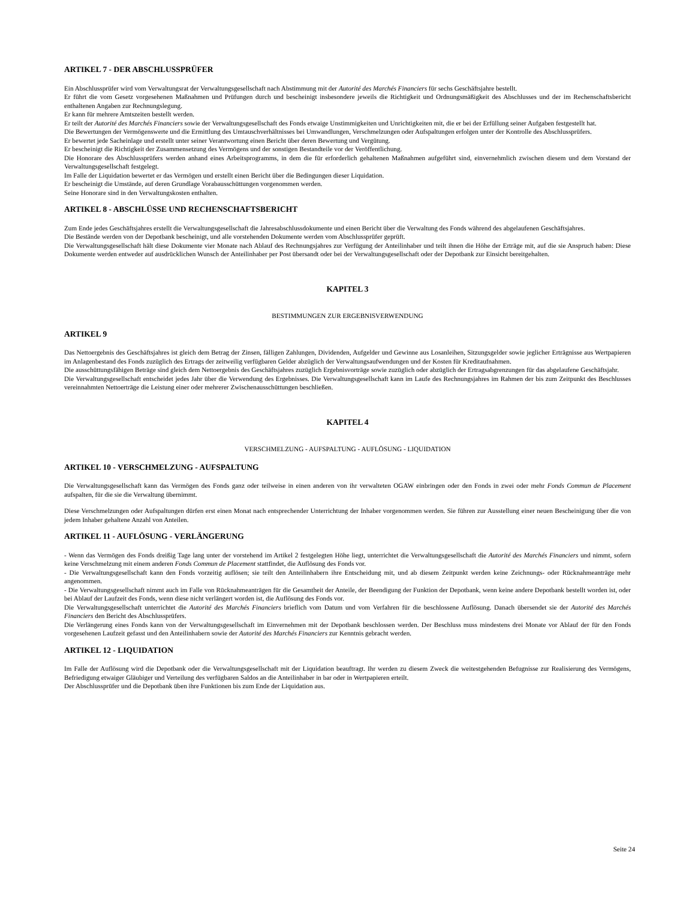ARTIKEL 7 - DER ABSCHLUSSPRÜFER
Ein Abschlussprüfer wird vom Verwaltungsrat der Verwaltungsgesellschaft nach Abstimmung mit der Autorité des Marchés Financiers für sechs Geschäftsjahre bestellt.
Er führt die vom Gesetz vorgesehenen Maßnahmen und Prüfungen durch und bescheinigt insbesondere jeweils die Richtigkeit und Ordnungsmäßigkeit des Abschlusses und der im Rechenschaftsbericht enthaltenen Angaben zur Rechnungslegung.
Er kann für mehrere Amtszeiten bestellt werden.
Er teilt der Autorité des Marchés Financiers sowie der Verwaltungsgesellschaft des Fonds etwaige Unstimmigkeiten und Unrichtigkeiten mit, die er bei der Erfüllung seiner Aufgaben festgestellt hat.
Die Bewertungen der Vermögenswerte und die Ermittlung des Umtauschverhältnisses bei Umwandlungen, Verschmelzungen oder Aufspaltungen erfolgen unter der Kontrolle des Abschlussprüfers.
Er bewertet jede Sacheinlage und erstellt unter seiner Verantwortung einen Bericht über deren Bewertung und Vergütung.
Er bescheinigt die Richtigkeit der Zusammensetzung des Vermögens und der sonstigen Bestandteile vor der Veröffentlichung.
Die Honorare des Abschlussprüfers werden anhand eines Arbeitsprogramms, in dem die für erforderlich gehaltenen Maßnahmen aufgeführt sind, einvernehmlich zwischen diesem und dem Vorstand der Verwaltungsgesellschaft festgelegt.
Im Falle der Liquidation bewertet er das Vermögen und erstellt einen Bericht über die Bedingungen dieser Liquidation.
Er bescheinigt die Umstände, auf deren Grundlage Vorabausschüttungen vorgenommen werden.
Seine Honorare sind in den Verwaltungskosten enthalten.
ARTIKEL 8 - ABSCHLÜSSE UND RECHENSCHAFTSBERICHT
Zum Ende jedes Geschäftsjahres erstellt die Verwaltungsgesellschaft die Jahresabschlussdokumente und einen Bericht über die Verwaltung des Fonds während des abgelaufenen Geschäftsjahres.
Die Bestände werden von der Depotbank bescheinigt, und alle vorstehenden Dokumente werden vom Abschlussprüfer geprüft.
Die Verwaltungsgesellschaft hält diese Dokumente vier Monate nach Ablauf des Rechnungsjahres zur Verfügung der Anteilinhaber und teilt ihnen die Höhe der Erträge mit, auf die sie Anspruch haben: Diese Dokumente werden entweder auf ausdrücklichen Wunsch der Anteilinhaber per Post übersandt oder bei der Verwaltungsgesellschaft oder der Depotbank zur Einsicht bereitgehalten.
KAPITEL 3
BESTIMMUNGEN ZUR ERGEBNISVERWENDUNG
ARTIKEL 9
Das Nettoergebnis des Geschäftsjahres ist gleich dem Betrag der Zinsen, fälligen Zahlungen, Dividenden, Aufgelder und Gewinne aus Losanleihen, Sitzungsgelder sowie jeglicher Erträgnisse aus Wertpapieren im Anlagenbestand des Fonds zuzüglich des Ertrags der zeitweilig verfügbaren Gelder abzüglich der Verwaltungsaufwendungen und der Kosten für Kreditaufnahmen.
Die ausschüttungsfähigen Beträge sind gleich dem Nettoergebnis des Geschäftsjahres zuzüglich Ergebnisvorträge sowie zuzüglich oder abzüglich der Ertragsabgrenzungen für das abgelaufene Geschäftsjahr.
Die Verwaltungsgesellschaft entscheidet jedes Jahr über die Verwendung des Ergebnisses. Die Verwaltungsgesellschaft kann im Laufe des Rechnungsjahres im Rahmen der bis zum Zeitpunkt des Beschlusses vereinnahmten Nettoerträge die Leistung einer oder mehrerer Zwischenausschüttungen beschließen.
KAPITEL 4
VERSCHMELZUNG - AUFSPALTUNG - AUFLÖSUNG - LIQUIDATION
ARTIKEL 10 - VERSCHMELZUNG - AUFSPALTUNG
Die Verwaltungsgesellschaft kann das Vermögen des Fonds ganz oder teilweise in einen anderen von ihr verwalteten OGAW einbringen oder den Fonds in zwei oder mehr Fonds Commun de Placement aufspalten, für die sie die Verwaltung übernimmt.
Diese Verschmelzungen oder Aufspaltungen dürfen erst einen Monat nach entsprechender Unterrichtung der Inhaber vorgenommen werden. Sie führen zur Ausstellung einer neuen Bescheinigung über die von jedem Inhaber gehaltene Anzahl von Anteilen.
ARTIKEL 11 - AUFLÖSUNG - VERLÄNGERUNG
- Wenn das Vermögen des Fonds dreißig Tage lang unter der vorstehend im Artikel 2 festgelegten Höhe liegt, unterrichtet die Verwaltungsgesellschaft die Autorité des Marchés Financiers und nimmt, sofern keine Verschmelzung mit einem anderen Fonds Commun de Placement stattfindet, die Auflösung des Fonds vor.
- Die Verwaltungsgesellschaft kann den Fonds vorzeitig auflösen; sie teilt den Anteilinhabern ihre Entscheidung mit, und ab diesem Zeitpunkt werden keine Zeichnungs- oder Rücknahmeanträge mehr angenommen.
- Die Verwaltungsgesellschaft nimmt auch im Falle von Rücknahmeanträgen für die Gesamtheit der Anteile, der Beendigung der Funktion der Depotbank, wenn keine andere Depotbank bestellt worden ist, oder bei Ablauf der Laufzeit des Fonds, wenn diese nicht verlängert worden ist, die Auflösung des Fonds vor.
Die Verwaltungsgesellschaft unterrichtet die Autorité des Marchés Financiers brieflich vom Datum und vom Verfahren für die beschlossene Auflösung. Danach übersendet sie der Autorité des Marchés Financiers den Bericht des Abschlussprüfers.
Die Verlängerung eines Fonds kann von der Verwaltungsgesellschaft im Einvernehmen mit der Depotbank beschlossen werden. Der Beschluss muss mindestens drei Monate vor Ablauf der für den Fonds vorgesehenen Laufzeit gefasst und den Anteilinhabern sowie der Autorité des Marchés Financiers zur Kenntnis gebracht werden.
ARTIKEL 12 - LIQUIDATION
Im Falle der Auflösung wird die Depotbank oder die Verwaltungsgesellschaft mit der Liquidation beauftragt. Ihr werden zu diesem Zweck die weitestgehenden Befugnisse zur Realisierung des Vermögens, Befriedigung etwaiger Gläubiger und Verteilung des verfügbaren Saldos an die Anteilinhaber in bar oder in Wertpapieren erteilt.
Der Abschlussprüfer und die Depotbank üben ihre Funktionen bis zum Ende der Liquidation aus.
Seite 24